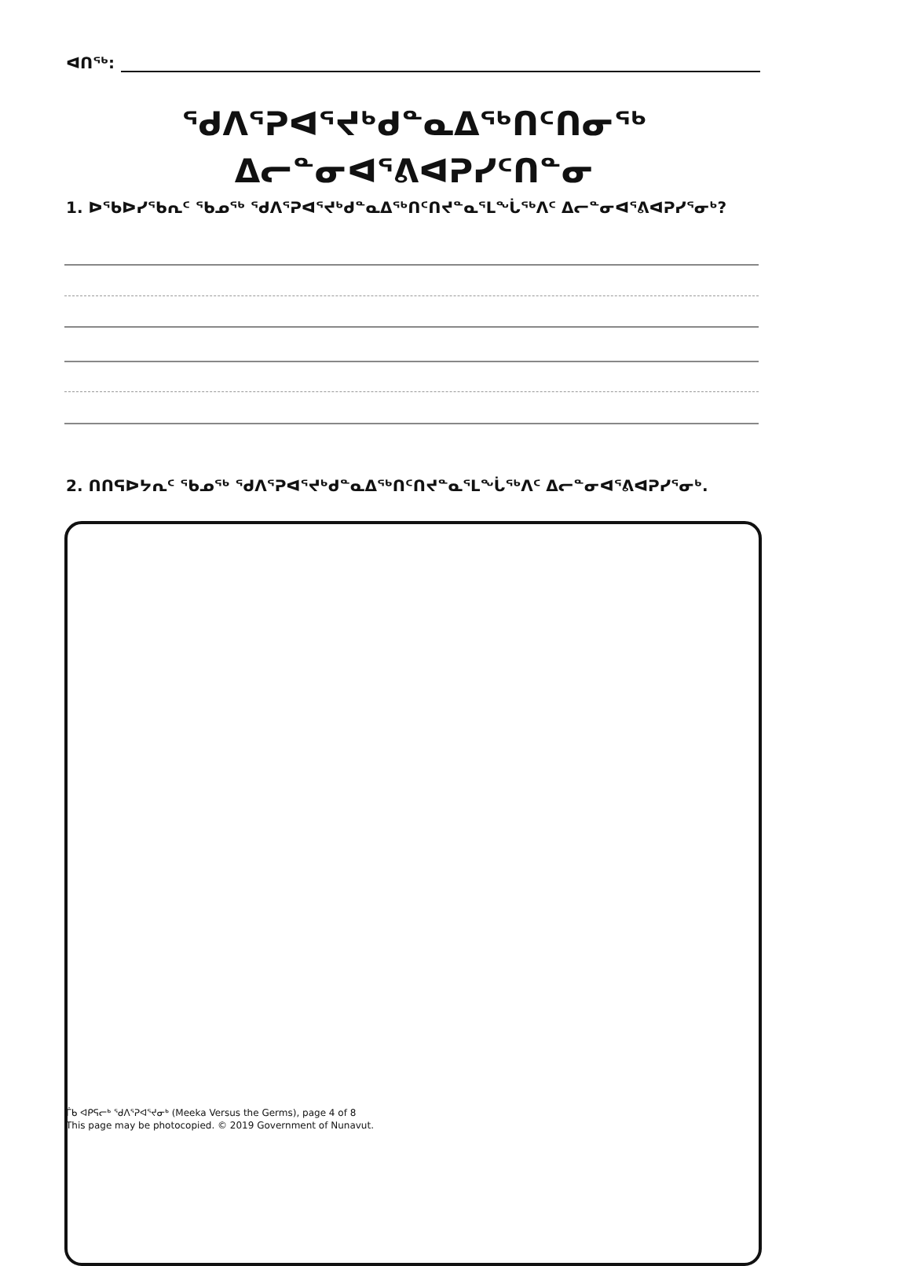ᐊᑎᖅ:
ᖁᐱᕐᕈᐊᕐᔪᒃᑯᓐᓇᐃᖅᑎᑦᑎᓂᖅ
ᐃᓕᓐᓂᐊᕐᕕᐊᕈᓯᑦᑎᓐᓂ
1. ᐅᖃᐅᓯᖃᕆᑦ ᖃᓄᖅ ᖁᐱᕐᕈᐊᕐᔪᒃᑯᓐᓇᐃᖅᑎᑦᑎᔪᓐᓇᕐᒪᖔᖅᐱᑦ ᐃᓕᓐᓂᐊᕐᕕᐊᕈᓯᕐᓂᒃ?
2. ᑎᑎᕋᐅᔭᕆᑦ ᖃᓄᖅ ᖁᐱᕐᕈᐊᕐᔪᒃᑯᓐᓇᐃᖅᑎᑦᑎᔪᓐᓇᕐᒪᖔᖅᐱᑦ ᐃᓕᓐᓂᐊᕐᕕᐊᕈᓯᕐᓂᒃ.
ᒦᑲ ᐊᑭᕋᓕᒃ ᖁᐱᕐᕈᐊᕐᔪᓂᒃ (Meeka Versus the Germs), page 4 of 8
This page may be photocopied. © 2019 Government of Nunavut.